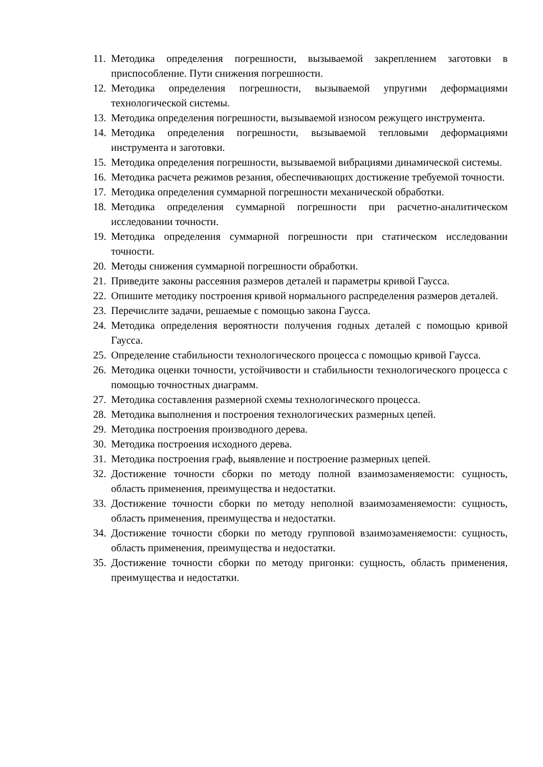11. Методика определения погрешности, вызываемой закреплением заготовки в приспособление. Пути снижения погрешности.
12. Методика определения погрешности, вызываемой упругими деформациями технологической системы.
13. Методика определения погрешности, вызываемой износом режущего инструмента.
14. Методика определения погрешности, вызываемой тепловыми деформациями инструмента и заготовки.
15. Методика определения погрешности, вызываемой вибрациями динамической системы.
16. Методика расчета режимов резания, обеспечивающих достижение требуемой точности.
17. Методика определения суммарной погрешности механической обработки.
18. Методика определения суммарной погрешности при расчетно-аналитическом исследовании точности.
19. Методика определения суммарной погрешности при статическом исследовании точности.
20. Методы снижения суммарной погрешности обработки.
21. Приведите законы рассеяния размеров деталей и параметры кривой Гаусса.
22. Опишите методику построения кривой нормального распределения размеров деталей.
23. Перечислите задачи, решаемые с помощью закона Гаусса.
24. Методика определения вероятности получения годных деталей с помощью кривой Гаусса.
25. Определение стабильности технологического процесса с помощью кривой Гаусса.
26. Методика оценки точности, устойчивости и стабильности технологического процесса с помощью точностных диаграмм.
27. Методика составления размерной схемы технологического процесса.
28. Методика выполнения и построения технологических размерных цепей.
29. Методика построения производного дерева.
30. Методика построения исходного дерева.
31. Методика построения граф, выявление и построение размерных цепей.
32. Достижение точности сборки по методу полной взаимозаменяемости: сущность, область применения, преимущества и недостатки.
33. Достижение точности сборки по методу неполной взаимозаменяемости: сущность, область применения, преимущества и недостатки.
34. Достижение точности сборки по методу групповой взаимозаменяемости: сущность, область применения, преимущества и недостатки.
35. Достижение точности сборки по методу пригонки: сущность, область применения, преимущества и недостатки.